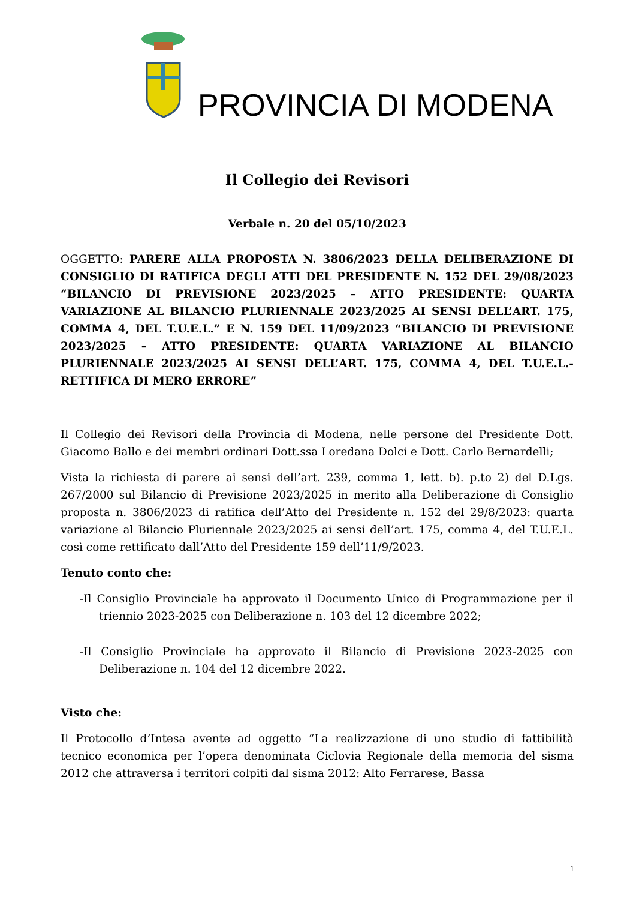PROVINCIA DI MODENA
Il Collegio dei Revisori
Verbale n. 20 del 05/10/2023
OGGETTO: PARERE ALLA PROPOSTA N. 3806/2023 DELLA DELIBERAZIONE DI CONSIGLIO DI RATIFICA DEGLI ATTI DEL PRESIDENTE N. 152 DEL 29/08/2023 “BILANCIO DI PREVISIONE 2023/2025 – ATTO PRESIDENTE: QUARTA VARIAZIONE AL BILANCIO PLURIENNALE 2023/2025 AI SENSI DELL’ART. 175, COMMA 4, DEL T.U.E.L.” E N. 159 DEL 11/09/2023 “BILANCIO DI PREVISIONE 2023/2025 – ATTO PRESIDENTE: QUARTA VARIAZIONE AL BILANCIO PLURIENNALE 2023/2025 AI SENSI DELL’ART. 175, COMMA 4, DEL T.U.E.L.- RETTIFICA DI MERO ERRORE”
Il Collegio dei Revisori della Provincia di Modena, nelle persone del Presidente Dott. Giacomo Ballo e dei membri ordinari Dott.ssa Loredana Dolci e Dott. Carlo Bernardelli;
Vista la richiesta di parere ai sensi dell’art. 239, comma 1, lett. b). p.to 2) del D.Lgs. 267/2000 sul Bilancio di Previsione 2023/2025 in merito alla Deliberazione di Consiglio proposta n. 3806/2023 di ratifica dell’Atto del Presidente n. 152 del 29/8/2023: quarta variazione al Bilancio Pluriennale 2023/2025 ai sensi dell’art. 175, comma 4, del T.U.E.L. così come rettificato dall’Atto del Presidente 159 dell’11/9/2023.
Tenuto conto che:
-Il Consiglio Provinciale ha approvato il Documento Unico di Programmazione per il triennio 2023-2025 con Deliberazione n. 103 del 12 dicembre 2022;
-Il Consiglio Provinciale ha approvato il Bilancio di Previsione 2023-2025 con Deliberazione n. 104 del 12 dicembre 2022.
Visto che:
Il Protocollo d’Intesa avente ad oggetto “La realizzazione di uno studio di fattibilità tecnico economica per l’opera denominata Ciclovia Regionale della memoria del sisma 2012 che attraversa i territori colpiti dal sisma 2012: Alto Ferrarese, Bassa
1